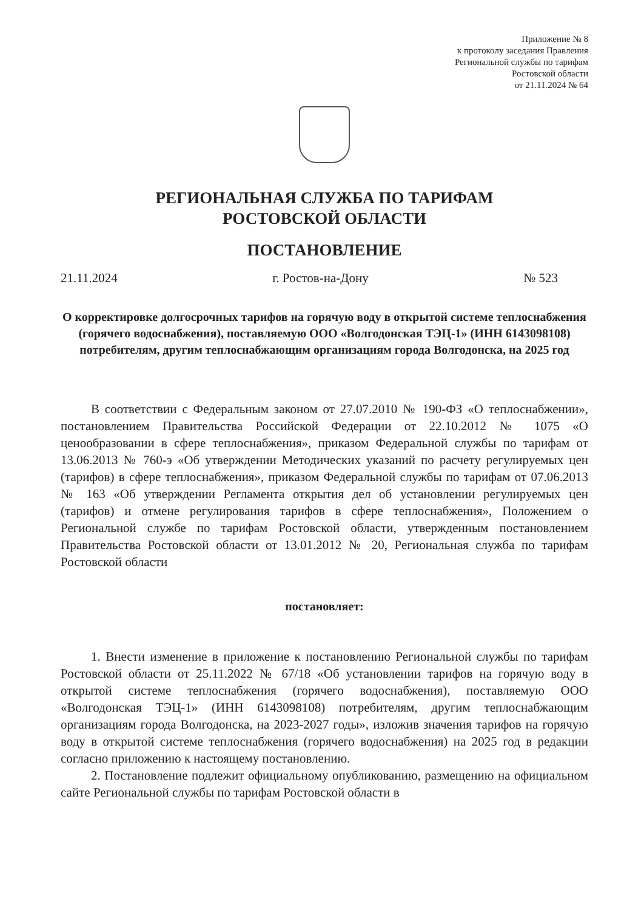Приложение № 8
к протоколу заседания Правления
Региональной службы по тарифам
Ростовской области
от 21.11.2024 № 64
РЕГИОНАЛЬНАЯ СЛУЖБА ПО ТАРИФАМ
РОСТОВСКОЙ ОБЛАСТИ
ПОСТАНОВЛЕНИЕ
21.11.2024 г. Ростов-на-Дону № 523
О корректировке долгосрочных тарифов на горячую воду в открытой системе теплоснабжения (горячего водоснабжения), поставляемую ООО «Волгодонская ТЭЦ-1» (ИНН 6143098108) потребителям, другим теплоснабжающим организациям города Волгодонска, на 2025 год
В соответствии с Федеральным законом от 27.07.2010 № 190-ФЗ «О теплоснабжении», постановлением Правительства Российской Федерации от 22.10.2012 № 1075 «О ценообразовании в сфере теплоснабжения», приказом Федеральной службы по тарифам от 13.06.2013 № 760-э «Об утверждении Методических указаний по расчету регулируемых цен (тарифов) в сфере теплоснабжения», приказом Федеральной службы по тарифам от 07.06.2013 № 163 «Об утверждении Регламента открытия дел об установлении регулируемых цен (тарифов) и отмене регулирования тарифов в сфере теплоснабжения», Положением о Региональной службе по тарифам Ростовской области, утвержденным постановлением Правительства Ростовской области от 13.01.2012 № 20, Региональная служба по тарифам Ростовской области
постановляет:
1. Внести изменение в приложение к постановлению Региональной службы по тарифам Ростовской области от 25.11.2022 № 67/18 «Об установлении тарифов на горячую воду в открытой системе теплоснабжения (горячего водоснабжения), поставляемую ООО «Волгодонская ТЭЦ-1» (ИНН 6143098108) потребителям, другим теплоснабжающим организациям города Волгодонска, на 2023-2027 годы», изложив значения тарифов на горячую воду в открытой системе теплоснабжения (горячего водоснабжения) на 2025 год в редакции согласно приложению к настоящему постановлению.
2. Постановление подлежит официальному опубликованию, размещению на официальном сайте Региональной службы по тарифам Ростовской области в